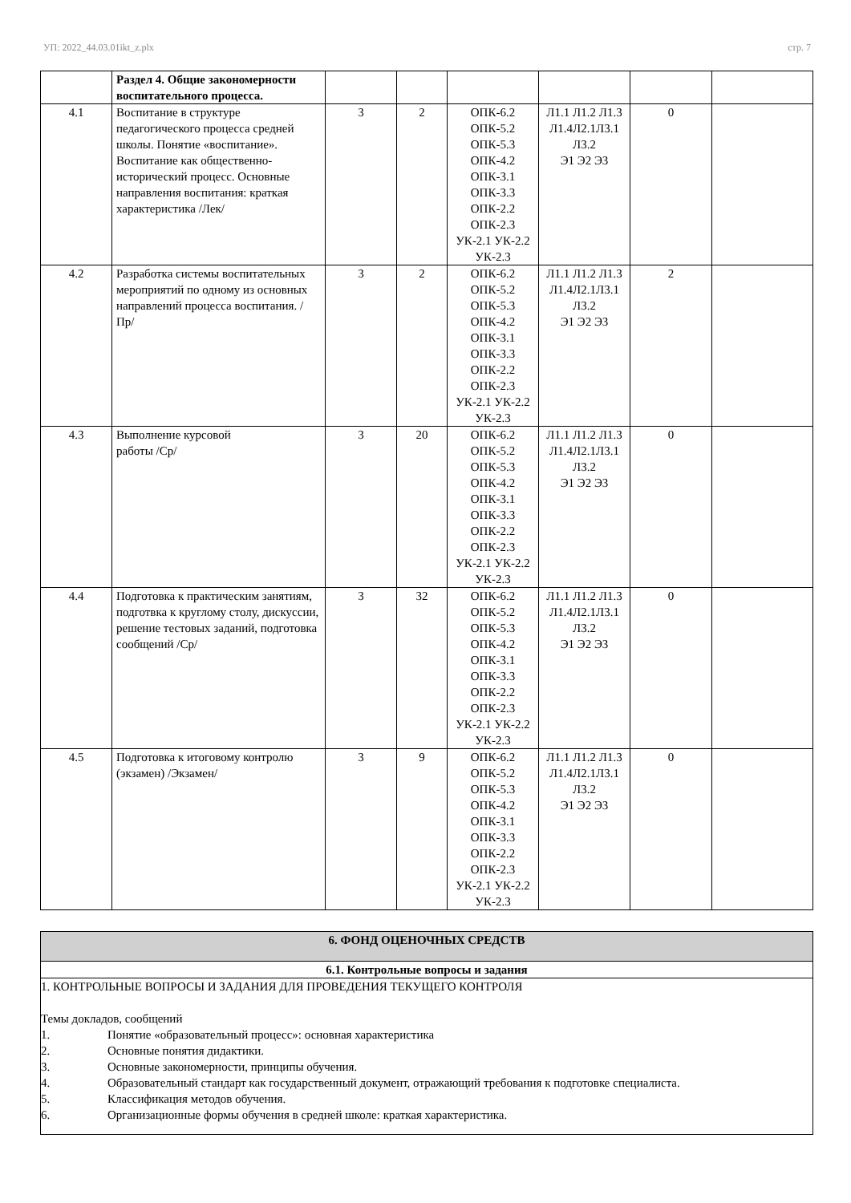УП: 2022_44.03.01ikt_z.plx стр. 7
| | Раздел 4. Общие закономерности воспитательного процесса. | | | | | | |
| 4.1 | Воспитание в структуре педагогического процесса средней школы. Понятие «воспитание». Воспитание как общественно-исторический процесс. Основные направления воспитания: краткая характеристика /Лек/ | 3 | 2 | ОПК-6.2 ОПК-5.2 ОПК-5.3 ОПК-4.2 ОПК-3.1 ОПК-3.3 ОПК-2.2 ОПК-2.3 УК-2.1 УК-2.2 УК-2.3 | Л1.1 Л1.2 Л1.3 Л1.4Л2.1Л3.1 Л3.2 Э1 Э2 Э3 | 0 | |
| 4.2 | Разработка системы воспитательных мероприятий по одному из основных направлений процесса воспитания. /Пр/ | 3 | 2 | ОПК-6.2 ОПК-5.2 ОПК-5.3 ОПК-4.2 ОПК-3.1 ОПК-3.3 ОПК-2.2 ОПК-2.3 УК-2.1 УК-2.2 УК-2.3 | Л1.1 Л1.2 Л1.3 Л1.4Л2.1Л3.1 Л3.2 Э1 Э2 Э3 | 2 | |
| 4.3 | Выполнение курсовой работы /Ср/ | 3 | 20 | ОПК-6.2 ОПК-5.2 ОПК-5.3 ОПК-4.2 ОПК-3.1 ОПК-3.3 ОПК-2.2 ОПК-2.3 УК-2.1 УК-2.2 УК-2.3 | Л1.1 Л1.2 Л1.3 Л1.4Л2.1Л3.1 Л3.2 Э1 Э2 Э3 | 0 | |
| 4.4 | Подготовка к практическим занятиям, подготвка к круглому столу, дискуссии, решение тестовых заданий, подготовка сообщений /Ср/ | 3 | 32 | ОПК-6.2 ОПК-5.2 ОПК-5.3 ОПК-4.2 ОПК-3.1 ОПК-3.3 ОПК-2.2 ОПК-2.3 УК-2.1 УК-2.2 УК-2.3 | Л1.1 Л1.2 Л1.3 Л1.4Л2.1Л3.1 Л3.2 Э1 Э2 Э3 | 0 | |
| 4.5 | Подготовка к итоговому контролю (экзамен) /Экзамен/ | 3 | 9 | ОПК-6.2 ОПК-5.2 ОПК-5.3 ОПК-4.2 ОПК-3.1 ОПК-3.3 ОПК-2.2 ОПК-2.3 УК-2.1 УК-2.2 УК-2.3 | Л1.1 Л1.2 Л1.3 Л1.4Л2.1Л3.1 Л3.2 Э1 Э2 Э3 | 0 | |
| 6. ФОНД ОЦЕНОЧНЫХ СРЕДСТВ |
| 6.1. Контрольные вопросы и задания |
| 1. КОНТРОЛЬНЫЕ ВОПРОСЫ И ЗАДАНИЯ ДЛЯ ПРОВЕДЕНИЯ ТЕКУЩЕГО КОНТРОЛЯ Темы докладов, сообщений 1. Понятие «образовательный процесс»: основная характеристика 2. Основные понятия дидактики. 3. Основные закономерности, принципы обучения. 4. Образовательный стандарт как государственный документ, отражающий требования к подготовке специалиста. 5. Классификация методов обучения. 6. Организационные формы обучения в средней школе: краткая характеристика. |